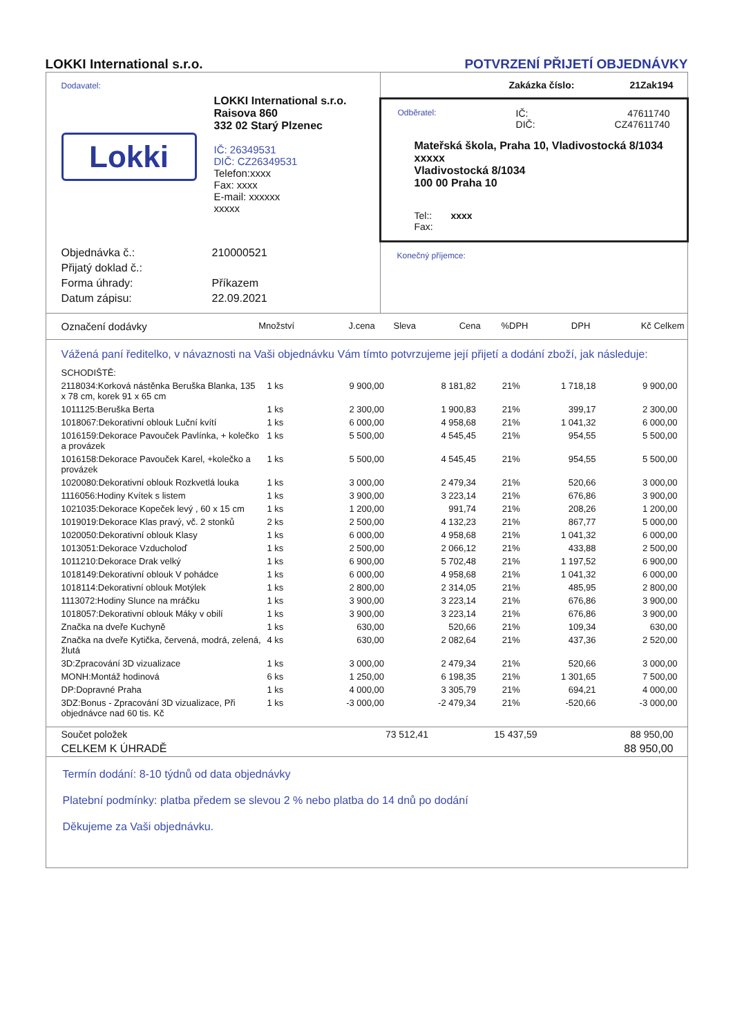LOKKI International s.r.o. POTVRZENÍ PŘIJETÍ OBJEDNÁVKY
Dodavatel:
Lokki
LOKKI International s.r.o.
Raisova 860
332 02 Starý Plzenec
IČ: 26349531
DIČ: CZ26349531
Telefon:xxxx
Fax: xxxx
E-mail: xxxxxx
xxxxx
| Objednávka č.: | 210000521 |
| Přijatý doklad č.: | |
| Forma úhrady: | Příkazem |
| Datum zápisu: | 22.09.2021 |
Zakázka číslo: 21Zak194
Odběratel: IČ:
DIČ: 47611740
CZ47611740
Mateřská škola, Praha 10, Vladivostocká 8/1034
xxxxx
Vladivostocká 8/1034
100 00 Praha 10
Tel:: xxxx
Fax:
Konečný příjemce:
| Označení dodávky | Množství | J.cena | Sleva | Cena | %DPH | DPH | Kč Celkem |
| --- | --- | --- | --- | --- | --- | --- | --- |
Vážená paní ředitelko, v návaznosti na Vaši objednávku Vám tímto potvrzujeme její přijetí a dodání zboží, jak následuje:
| SCHODIŠTĚ: | | | | | | | |
| 2118034:Korková nástěnka Beruška Blanka, 135 x 78 cm, korek 91 x 65 cm | 1 ks | 9 900,00 | | 8 181,82 | 21% | 1 718,18 | 9 900,00 |
| 1011125:Beruška Berta | 1 ks | 2 300,00 | | 1 900,83 | 21% | 399,17 | 2 300,00 |
| 1018067:Dekorativní oblouk Luční kvítí | 1 ks | 6 000,00 | | 4 958,68 | 21% | 1 041,32 | 6 000,00 |
| 1016159:Dekorace Pavouček Pavlínka, + kolečko a provázek | 1 ks | 5 500,00 | | 4 545,45 | 21% | 954,55 | 5 500,00 |
| 1016158:Dekorace Pavouček Karel, +kolečko a provázek | 1 ks | 5 500,00 | | 4 545,45 | 21% | 954,55 | 5 500,00 |
| 1020080:Dekorativní oblouk Rozkvetlá louka | 1 ks | 3 000,00 | | 2 479,34 | 21% | 520,66 | 3 000,00 |
| 1116056:Hodiny Kvítek s listem | 1 ks | 3 900,00 | | 3 223,14 | 21% | 676,86 | 3 900,00 |
| 1021035:Dekorace Kopeček levý , 60 x 15 cm | 1 ks | 1 200,00 | | 991,74 | 21% | 208,26 | 1 200,00 |
| 1019019:Dekorace Klas pravý, vč. 2 stonků | 2 ks | 2 500,00 | | 4 132,23 | 21% | 867,77 | 5 000,00 |
| 1020050:Dekorativní oblouk Klasy | 1 ks | 6 000,00 | | 4 958,68 | 21% | 1 041,32 | 6 000,00 |
| 1013051:Dekorace Vzducholoď | 1 ks | 2 500,00 | | 2 066,12 | 21% | 433,88 | 2 500,00 |
| 1011210:Dekorace Drak velký | 1 ks | 6 900,00 | | 5 702,48 | 21% | 1 197,52 | 6 900,00 |
| 1018149:Dekorativní oblouk V pohádce | 1 ks | 6 000,00 | | 4 958,68 | 21% | 1 041,32 | 6 000,00 |
| 1018114:Dekorativní oblouk Motýlek | 1 ks | 2 800,00 | | 2 314,05 | 21% | 485,95 | 2 800,00 |
| 1113072:Hodiny Slunce na mráčku | 1 ks | 3 900,00 | | 3 223,14 | 21% | 676,86 | 3 900,00 |
| 1018057:Dekorativní oblouk Máky v obilí | 1 ks | 3 900,00 | | 3 223,14 | 21% | 676,86 | 3 900,00 |
| Značka na dveře Kuchyně | 1 ks | 630,00 | | 520,66 | 21% | 109,34 | 630,00 |
| Značka na dveře Kytička, červená, modrá, zelená, žlutá | 4 ks | 630,00 | | 2 082,64 | 21% | 437,36 | 2 520,00 |
| 3D:Zpracování 3D vizualizace | 1 ks | 3 000,00 | | 2 479,34 | 21% | 520,66 | 3 000,00 |
| MONH:Montáž hodinová | 6 ks | 1 250,00 | | 6 198,35 | 21% | 1 301,65 | 7 500,00 |
| DP:Dopravné Praha | 1 ks | 4 000,00 | | 3 305,79 | 21% | 694,21 | 4 000,00 |
| 3DZ:Bonus - Zpracování 3D vizualizace, Při objednávce nad 60 tis. Kč | 1 ks | -3 000,00 | | -2 479,34 | 21% | -520,66 | -3 000,00 |
| Součet položek | 73 512,41 | 15 437,59 | 88 950,00 |
| CELKEM K ÚHRADĚ | | | 88 950,00 |
Termín dodání: 8-10 týdnů od data objednávky
Platební podmínky: platba předem se slevou 2 % nebo platba do 14 dnů po dodání
Děkujeme za Vaši objednávku.